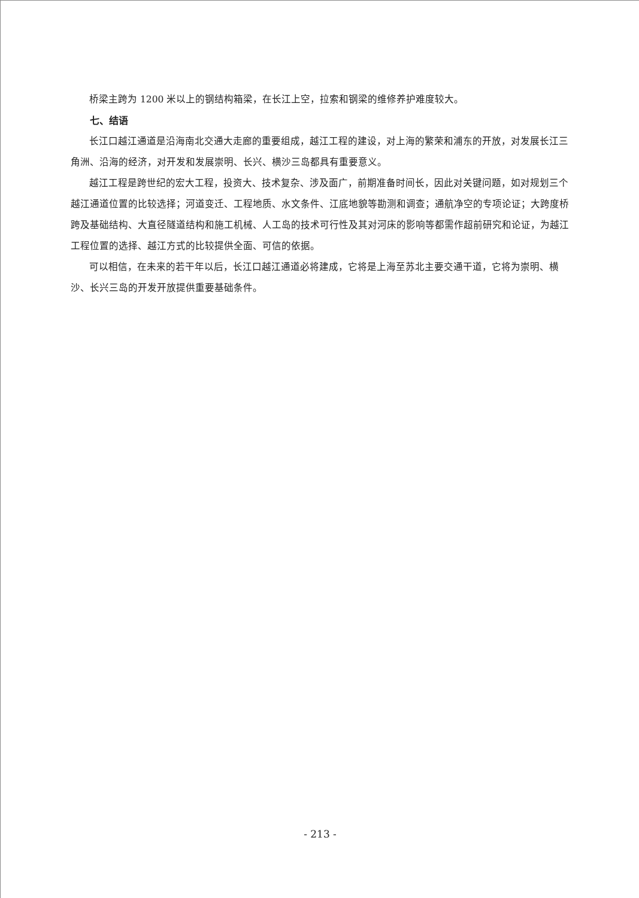桥梁主跨为 1200 米以上的钢结构箱梁，在长江上空，拉索和钢梁的维修养护难度较大。
七、结语
长江口越江通道是沿海南北交通大走廊的重要组成，越江工程的建设，对上海的繁荣和浦东的开放，对发展长江三角洲、沿海的经济，对开发和发展崇明、长兴、横沙三岛都具有重要意义。
越江工程是跨世纪的宏大工程，投资大、技术复杂、涉及面广，前期准备时间长，因此对关键问题，如对规划三个越江通道位置的比较选择；河道变迁、工程地质、水文条件、江底地貌等勘测和调查；通航净空的专项论证；大跨度桥跨及基础结构、大直径隧道结构和施工机械、人工岛的技术可行性及其对河床的影响等都需作超前研究和论证，为越江工程位置的选择、越江方式的比较提供全面、可信的依据。
可以相信，在未来的若干年以后，长江口越江通道必将建成，它将是上海至苏北主要交通干道，它将为崇明、横沙、长兴三岛的开发开放提供重要基础条件。
- 213 -